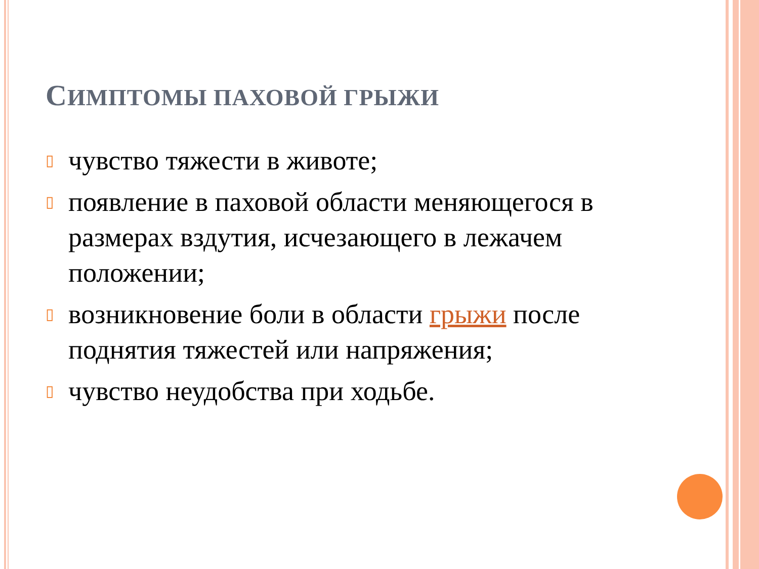СИМПТОМЫ ПАХОВОЙ ГРЫЖИ
▯ чувство тяжести в животе;
▯ появление в паховой области меняющегося в размерах вздутия, исчезающего в лежачем положении;
▯ возникновение боли в области грыжи после поднятия тяжестей или напряжения;
▯ чувство неудобства при ходьбе.